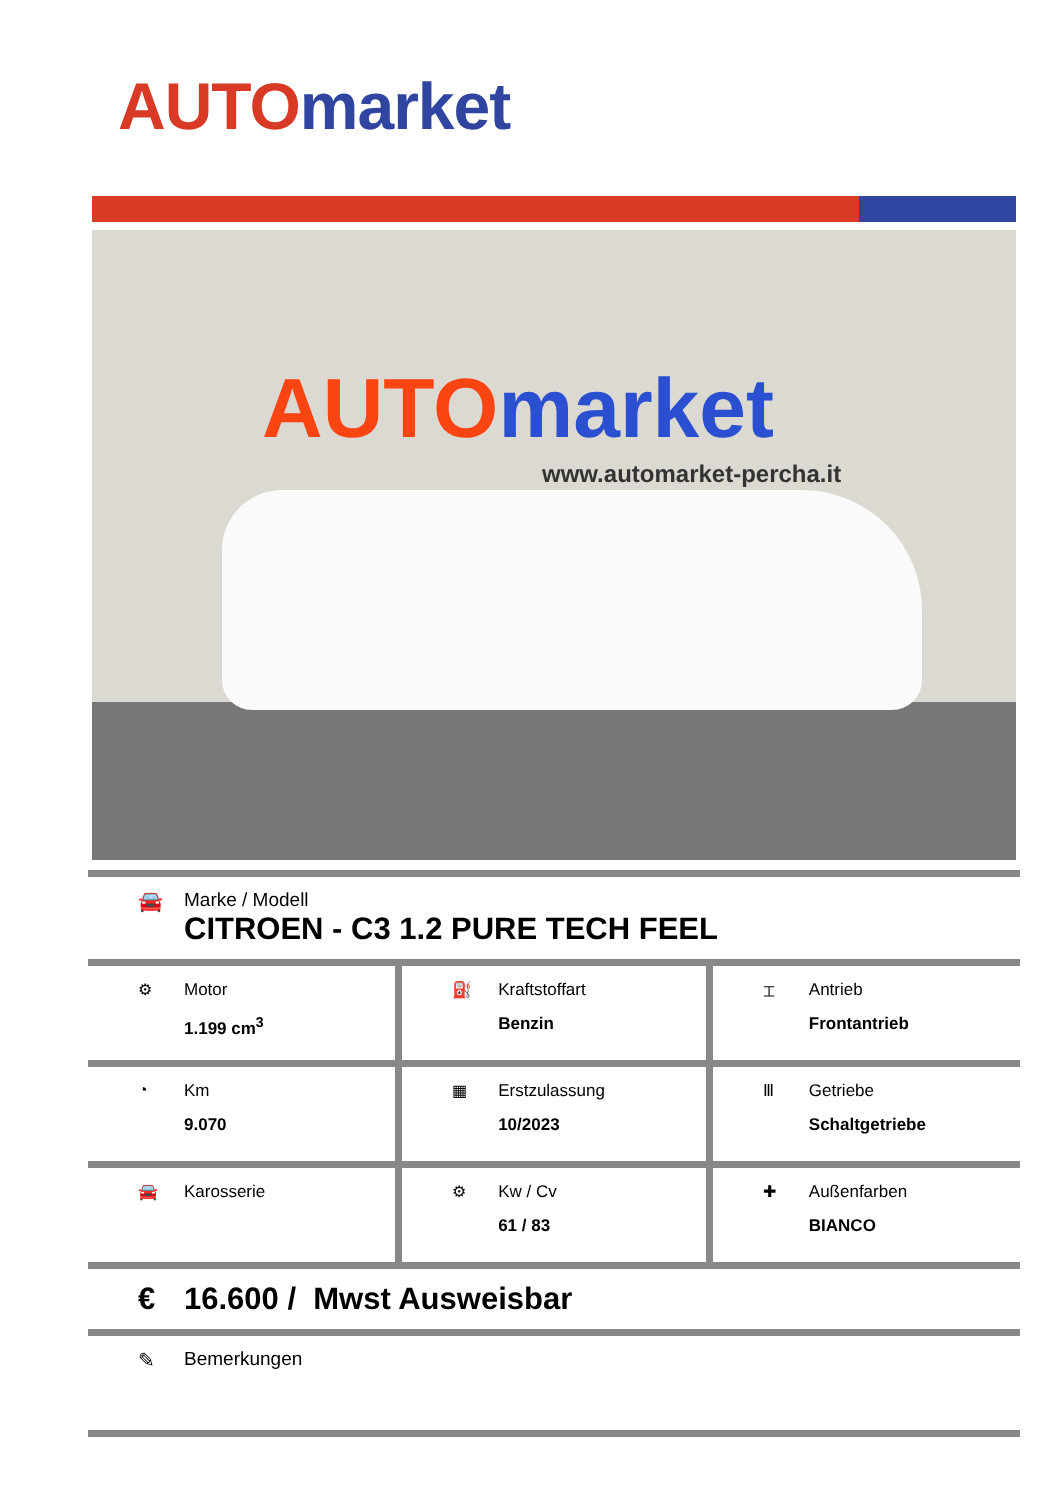AUTO market
AUTO market
www.automarket-percha.it
🚘 Marke / Modell
CITROEN - C3 1.2 PURE TECH FEEL
| ⚙ Motor 1.199 cm<sup>3</sup> | ⛽ Kraftstoffart Benzin | ⌶ Antrieb Frontantrieb |
| ◔ Km 9.070 | ▦ Erstzulassung 10/2023 | Ⅲ Getriebe Schaltgetriebe |
| 🚘 Karosserie | ⚙ Kw / Cv 61 / 83 | ✚ Außenfarben BIANCO |
€ 16.600 / Mwst Ausweisbar
✎ Bemerkungen